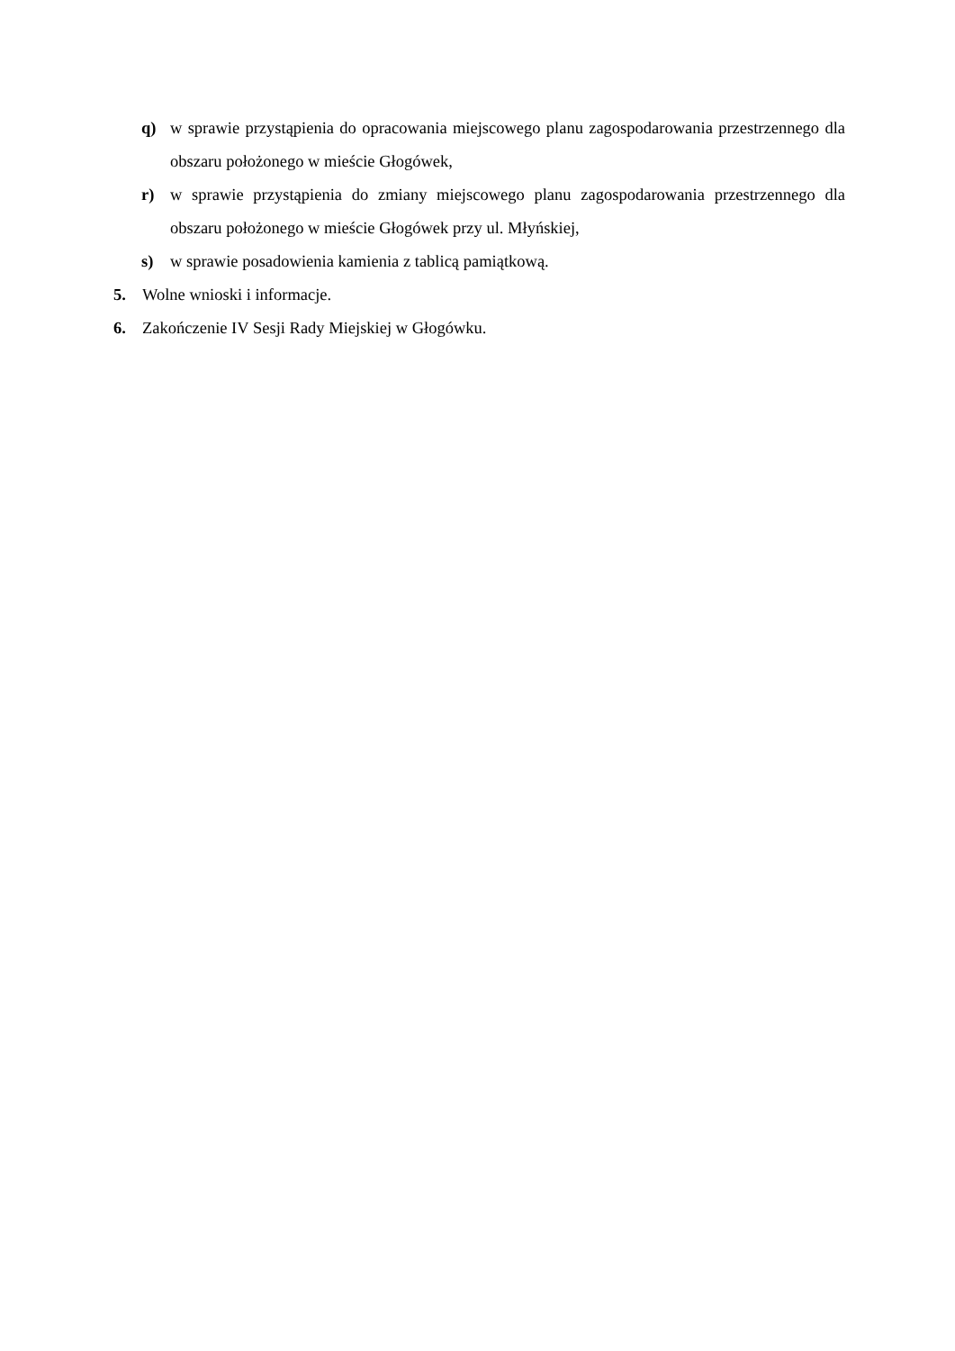q) w sprawie przystąpienia do opracowania miejscowego planu zagospodarowania przestrzennego dla obszaru położonego w mieście Głogówek,
r) w sprawie przystąpienia do zmiany miejscowego planu zagospodarowania przestrzennego dla obszaru położonego w mieście Głogówek przy ul. Młyńskiej,
s) w sprawie posadowienia kamienia z tablicą pamiątkową.
5. Wolne wnioski i informacje.
6. Zakończenie IV Sesji Rady Miejskiej w Głogówku.